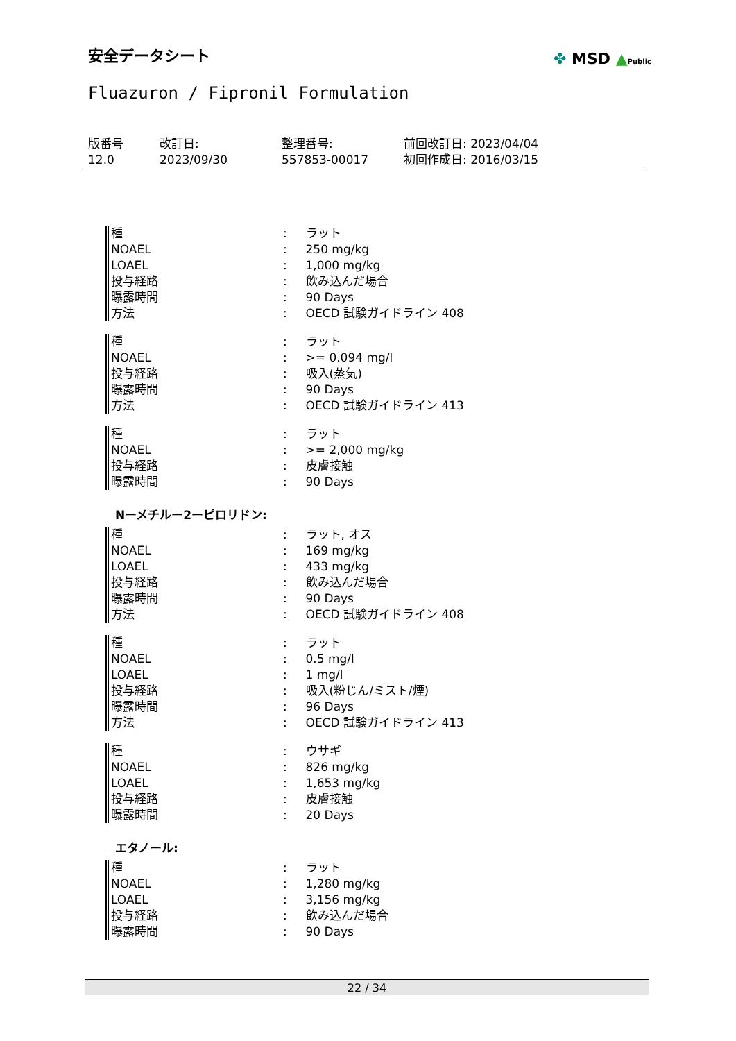安全データシート
✤ MSD ▲Public
Fluazuron / Fipronil Formulation
版番号
12.0
改訂日:
2023/09/30
整理番号:
557853-00017
前回改訂日: 2023/04/04
初回作成日: 2016/03/15
| 種 | : | ラット |
| NOAEL | : | 250 mg/kg |
| LOAEL | : | 1,000 mg/kg |
| 投与経路 | : | 飲み込んだ場合 |
| 曝露時間 | : | 90 Days |
| 方法 | : | OECD 試験ガイドライン 408 |
| 種 | : | ラット |
| NOAEL | : | >= 0.094 mg/l |
| 投与経路 | : | 吸入(蒸気) |
| 曝露時間 | : | 90 Days |
| 方法 | : | OECD 試験ガイドライン 413 |
| 種 | : | ラット |
| NOAEL | : | >= 2,000 mg/kg |
| 投与経路 | : | 皮膚接触 |
| 曝露時間 | : | 90 Days |
Nーメチルー2ーピロリドン:
| 種 | : | ラット, オス |
| NOAEL | : | 169 mg/kg |
| LOAEL | : | 433 mg/kg |
| 投与経路 | : | 飲み込んだ場合 |
| 曝露時間 | : | 90 Days |
| 方法 | : | OECD 試験ガイドライン 408 |
| 種 | : | ラット |
| NOAEL | : | 0.5 mg/l |
| LOAEL | : | 1 mg/l |
| 投与経路 | : | 吸入(粉じん/ミスト/煙) |
| 曝露時間 | : | 96 Days |
| 方法 | : | OECD 試験ガイドライン 413 |
| 種 | : | ウサギ |
| NOAEL | : | 826 mg/kg |
| LOAEL | : | 1,653 mg/kg |
| 投与経路 | : | 皮膚接触 |
| 曝露時間 | : | 20 Days |
エタノール:
| 種 | : | ラット |
| NOAEL | : | 1,280 mg/kg |
| LOAEL | : | 3,156 mg/kg |
| 投与経路 | : | 飲み込んだ場合 |
| 曝露時間 | : | 90 Days |
22 / 34